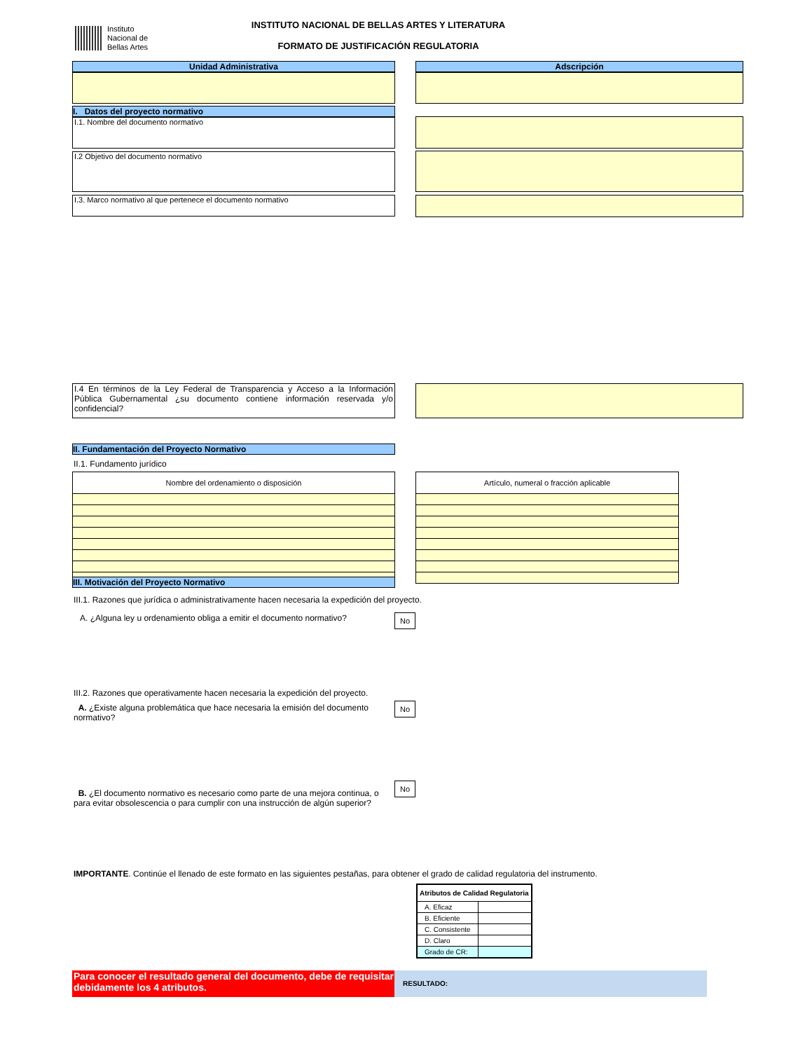Instituto
Nacional de
Bellas Artes
INSTITUTO NACIONAL DE BELLAS ARTES Y LITERATURA
FORMATO DE JUSTIFICACIÓN REGULATORIA
Unidad Administrativa Adscripción
I. Datos del proyecto normativo
I.1. Nombre del documento normativo
I.2 Objetivo del documento normativo
I.3. Marco normativo al que pertenece el documento normativo
I.4 En términos de la Ley Federal de Transparencia y Acceso a la Información Pública Gubernamental ¿su documento contiene información reservada y/o confidencial?
II. Fundamentación del Proyecto Normativo
II.1. Fundamento jurídico
| Nombre del ordenamiento o disposición |
| --- |
| Artículo, numeral o fracción aplicable |
| --- |
III. Motivación del Proyecto Normativo
III.1. Razones que jurídica o administrativamente hacen necesaria la expedición del proyecto.
A. ¿Alguna ley u ordenamiento obliga a emitir el documento normativo?
No
III.2. Razones que operativamente hacen necesaria la expedición del proyecto.
A. ¿Existe alguna problemática que hace necesaria la emisión del documento normativo?
No
B. ¿El documento normativo es necesario como parte de una mejora continua, o para evitar obsolescencia o para cumplir con una instrucción de algún superior?
No
IMPORTANTE. Continúe el llenado de este formato en las siguientes pestañas, para obtener el grado de calidad regulatoria del instrumento.
| Atributos de Calidad Regulatoria | |
| --- | --- |
| A. Eficaz | |
| B. Eficiente | |
| C. Consistente | |
| D. Claro | |
| Grado de CR: | |
Para conocer el resultado general del documento, debe de requisitar debidamente los 4 atributos.
RESULTADO: